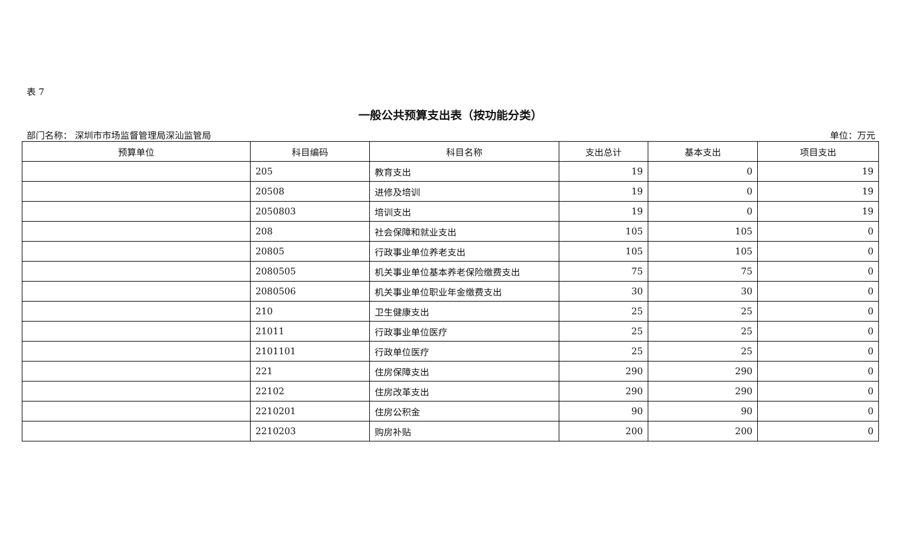表 7
一般公共预算支出表（按功能分类）
部门名称： 深圳市市场监督管理局深汕监管局 单位：万元
| 预算单位 | 科目编码 | 科目名称 | 支出总计 | 基本支出 | 项目支出 |
| --- | --- | --- | --- | --- | --- |
| | 205 | 教育支出 | 19 | 0 | 19 |
| | 20508 | 进修及培训 | 19 | 0 | 19 |
| | 2050803 | 培训支出 | 19 | 0 | 19 |
| | 208 | 社会保障和就业支出 | 105 | 105 | 0 |
| | 20805 | 行政事业单位养老支出 | 105 | 105 | 0 |
| | 2080505 | 机关事业单位基本养老保险缴费支出 | 75 | 75 | 0 |
| | 2080506 | 机关事业单位职业年金缴费支出 | 30 | 30 | 0 |
| | 210 | 卫生健康支出 | 25 | 25 | 0 |
| | 21011 | 行政事业单位医疗 | 25 | 25 | 0 |
| | 2101101 | 行政单位医疗 | 25 | 25 | 0 |
| | 221 | 住房保障支出 | 290 | 290 | 0 |
| | 22102 | 住房改革支出 | 290 | 290 | 0 |
| | 2210201 | 住房公积金 | 90 | 90 | 0 |
| | 2210203 | 购房补贴 | 200 | 200 | 0 |